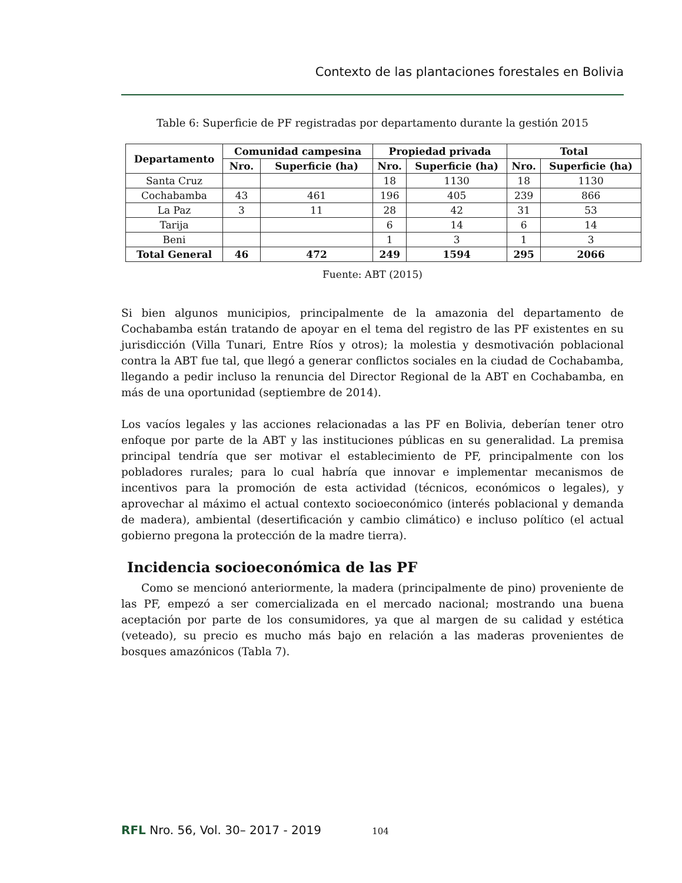Contexto de las plantaciones forestales en Bolivia
Table 6: Superficie de PF registradas por departamento durante la gestión 2015
| Departamento | Comunidad campesina | | Propiedad privada | | Total | |
| --- | --- | --- | --- | --- | --- | --- |
| | Nro. | Superficie (ha) | Nro. | Superficie (ha) | Nro. | Superficie (ha) |
| Santa Cruz | | | 18 | 1130 | 18 | 1130 |
| Cochabamba | 43 | 461 | 196 | 405 | 239 | 866 |
| La Paz | 3 | 11 | 28 | 42 | 31 | 53 |
| Tarija | | | 6 | 14 | 6 | 14 |
| Beni | | | 1 | 3 | 1 | 3 |
| Total General | 46 | 472 | 249 | 1594 | 295 | 2066 |
Fuente: ABT (2015)
Si bien algunos municipios, principalmente de la amazonia del departamento de Cochabamba están tratando de apoyar en el tema del registro de las PF existentes en su jurisdicción (Villa Tunari, Entre Ríos y otros); la molestia y desmotivación poblacional contra la ABT fue tal, que llegó a generar conflictos sociales en la ciudad de Cochabamba, llegando a pedir incluso la renuncia del Director Regional de la ABT en Cochabamba, en más de una oportunidad (septiembre de 2014).
Los vacíos legales y las acciones relacionadas a las PF en Bolivia, deberían tener otro enfoque por parte de la ABT y las instituciones públicas en su generalidad. La premisa principal tendría que ser motivar el establecimiento de PF, principalmente con los pobladores rurales; para lo cual habría que innovar e implementar mecanismos de incentivos para la promoción de esta actividad (técnicos, económicos o legales), y aprovechar al máximo el actual contexto socioeconómico (interés poblacional y demanda de madera), ambiental (desertificación y cambio climático) e incluso político (el actual gobierno pregona la protección de la madre tierra).
Incidencia socioeconómica de las PF
Como se mencionó anteriormente, la madera (principalmente de pino) proveniente de las PF, empezó a ser comercializada en el mercado nacional; mostrando una buena aceptación por parte de los consumidores, ya que al margen de su calidad y estética (veteado), su precio es mucho más bajo en relación a las maderas provenientes de bosques amazónicos (Tabla 7).
RFL Nro. 56, Vol. 30– 2017 - 2019 104